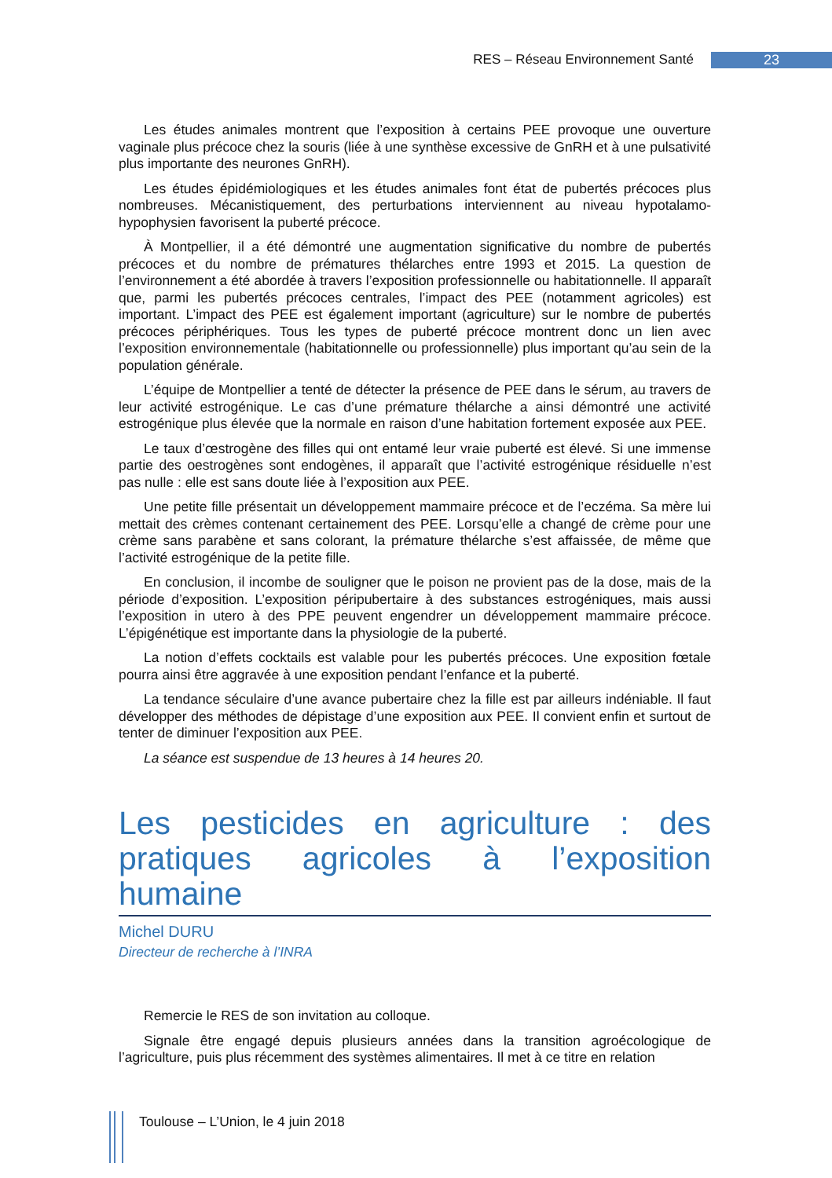RES – Réseau Environnement Santé 23
Les études animales montrent que l’exposition à certains PEE provoque une ouverture vaginale plus précoce chez la souris (liée à une synthèse excessive de GnRH et à une pulsativité plus importante des neurones GnRH).
Les études épidémiologiques et les études animales font état de pubertés précoces plus nombreuses. Mécanistiquement, des perturbations interviennent au niveau hypotalamo-hypophysien favorisent la puberté précoce.
À Montpellier, il a été démontré une augmentation significative du nombre de pubertés précoces et du nombre de prématures thélarches entre 1993 et 2015. La question de l’environnement a été abordée à travers l’exposition professionnelle ou habitationnelle. Il apparaît que, parmi les pubertés précoces centrales, l’impact des PEE (notamment agricoles) est important. L’impact des PEE est également important (agriculture) sur le nombre de pubertés précoces périphériques. Tous les types de puberté précoce montrent donc un lien avec l’exposition environnementale (habitationnelle ou professionnelle) plus important qu’au sein de la population générale.
L’équipe de Montpellier a tenté de détecter la présence de PEE dans le sérum, au travers de leur activité estrogénique. Le cas d’une prémature thélarche a ainsi démontré une activité estrogénique plus élevée que la normale en raison d’une habitation fortement exposée aux PEE.
Le taux d’œstrogène des filles qui ont entamé leur vraie puberté est élevé. Si une immense partie des oestrogènes sont endogènes, il apparaît que l’activité estrogénique résiduelle n’est pas nulle : elle est sans doute liée à l’exposition aux PEE.
Une petite fille présentait un développement mammaire précoce et de l’eczéma. Sa mère lui mettait des crèmes contenant certainement des PEE. Lorsqu’elle a changé de crème pour une crème sans parabène et sans colorant, la prémature thélarche s’est affaissée, de même que l’activité estrogénique de la petite fille.
En conclusion, il incombe de souligner que le poison ne provient pas de la dose, mais de la période d’exposition. L’exposition péripubertaire à des substances estrogéniques, mais aussi l’exposition in utero à des PPE peuvent engendrer un développement mammaire précoce. L’épigénétique est importante dans la physiologie de la puberté.
La notion d’effets cocktails est valable pour les pubertés précoces. Une exposition fœtale pourra ainsi être aggravée à une exposition pendant l’enfance et la puberté.
La tendance séculaire d’une avance pubertaire chez la fille est par ailleurs indéniable. Il faut développer des méthodes de dépistage d’une exposition aux PEE. Il convient enfin et surtout de tenter de diminuer l’exposition aux PEE.
La séance est suspendue de 13 heures à 14 heures 20.
Les pesticides en agriculture : des pratiques agricoles à l’exposition humaine
Michel DURU
Directeur de recherche à l’INRA
Remercie le RES de son invitation au colloque.
Signale être engagé depuis plusieurs années dans la transition agroécologique de l’agriculture, puis plus récemment des systèmes alimentaires. Il met à ce titre en relation
Toulouse – L’Union, le 4 juin 2018